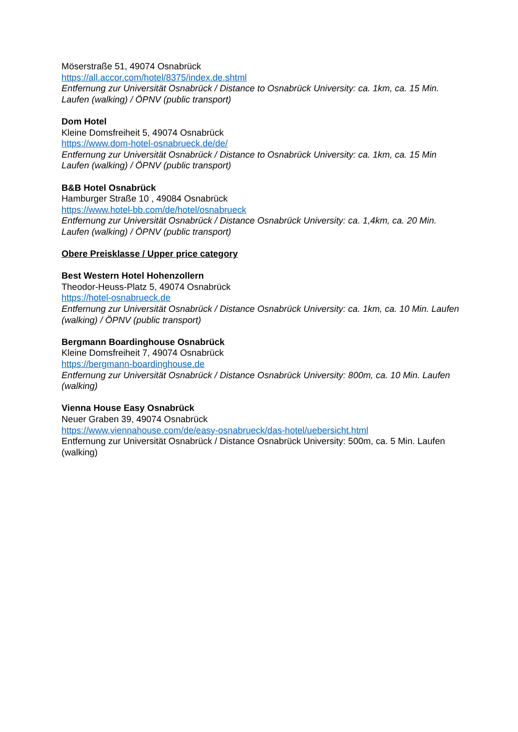Möserstraße 51, 49074 Osnabrück
https://all.accor.com/hotel/8375/index.de.shtml
Entfernung zur Universität Osnabrück / Distance to Osnabrück University: ca. 1km, ca. 15 Min. Laufen (walking) / ÖPNV (public transport)
Dom Hotel
Kleine Domsfreiheit 5, 49074 Osnabrück
https://www.dom-hotel-osnabrueck.de/de/
Entfernung zur Universität Osnabrück / Distance to Osnabrück University: ca. 1km, ca. 15 Min Laufen (walking) / ÖPNV (public transport)
B&B Hotel Osnabrück
Hamburger Straße 10 , 49084 Osnabrück
https://www.hotel-bb.com/de/hotel/osnabrueck
Entfernung zur Universität Osnabrück / Distance Osnabrück University: ca. 1,4km, ca. 20 Min. Laufen (walking) / ÖPNV (public transport)
Obere Preisklasse / Upper price category
Best Western Hotel Hohenzollern
Theodor-Heuss-Platz 5, 49074 Osnabrück
https://hotel-osnabrueck.de
Entfernung zur Universität Osnabrück / Distance Osnabrück University: ca. 1km, ca. 10 Min. Laufen (walking) / ÖPNV (public transport)
Bergmann Boardinghouse Osnabrück
Kleine Domsfreiheit 7, 49074 Osnabrück
https://bergmann-boardinghouse.de
Entfernung zur Universität Osnabrück / Distance Osnabrück University: 800m, ca. 10 Min. Laufen (walking)
Vienna House Easy Osnabrück
Neuer Graben 39, 49074 Osnabrück
https://www.viennahouse.com/de/easy-osnabrueck/das-hotel/uebersicht.html
Entfernung zur Universität Osnabrück / Distance Osnabrück University: 500m, ca. 5 Min. Laufen (walking)